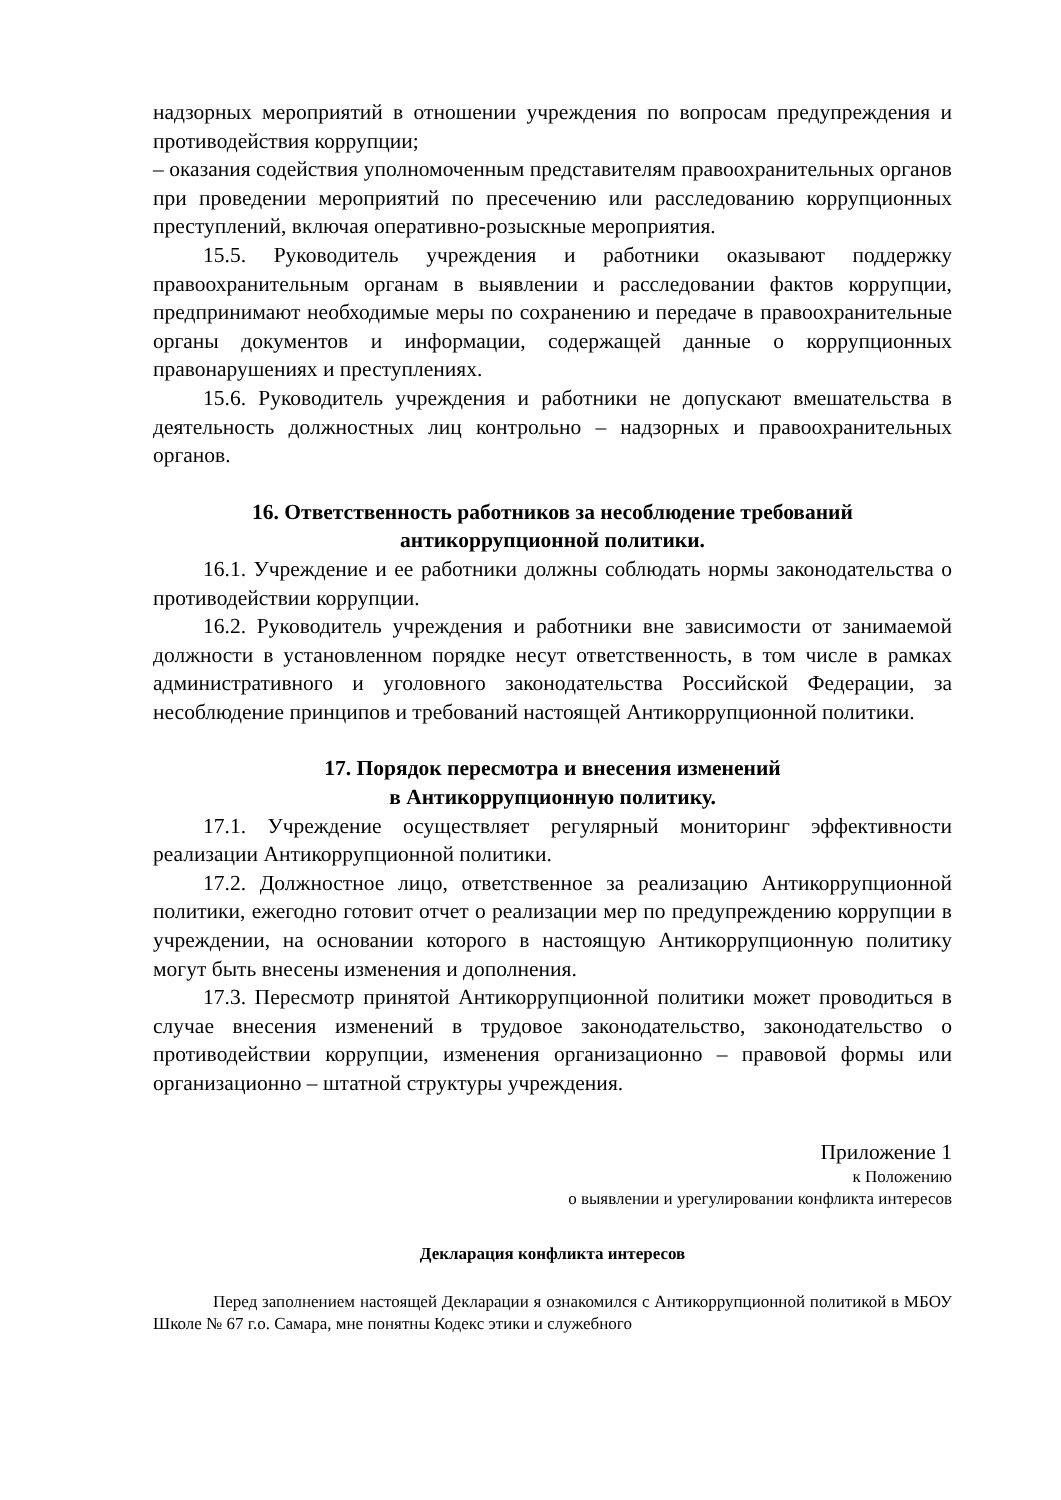надзорных мероприятий в отношении учреждения по вопросам предупреждения и противодействия коррупции;
– оказания содействия уполномоченным представителям правоохранительных органов при проведении мероприятий по пресечению или расследованию коррупционных преступлений, включая оперативно-розыскные мероприятия.
15.5. Руководитель учреждения и работники оказывают поддержку правоохранительным органам в выявлении и расследовании фактов коррупции, предпринимают необходимые меры по сохранению и передаче в правоохранительные органы документов и информации, содержащей данные о коррупционных правонарушениях и преступлениях.
15.6. Руководитель учреждения и работники не допускают вмешательства в деятельность должностных лиц контрольно – надзорных и правоохранительных органов.
16. Ответственность работников за несоблюдение требований
антикоррупционной политики.
16.1. Учреждение и ее работники должны соблюдать нормы законодательства о противодействии коррупции.
16.2. Руководитель учреждения и работники вне зависимости от занимаемой должности в установленном порядке несут ответственность, в том числе в рамках административного и уголовного законодательства Российской Федерации, за несоблюдение принципов и требований настоящей Антикоррупционной политики.
17. Порядок пересмотра и внесения изменений
в Антикоррупционную политику.
17.1. Учреждение осуществляет регулярный мониторинг эффективности реализации Антикоррупционной политики.
17.2. Должностное лицо, ответственное за реализацию Антикоррупционной политики, ежегодно готовит отчет о реализации мер по предупреждению коррупции в учреждении, на основании которого в настоящую Антикоррупционную политику могут быть внесены изменения и дополнения.
17.3. Пересмотр принятой Антикоррупционной политики может проводиться в случае внесения изменений в трудовое законодательство, законодательство о противодействии коррупции, изменения организационно – правовой формы или организационно – штатной структуры учреждения.
Приложение 1
к Положению
о выявлении и урегулировании конфликта интересов
Декларация конфликта интересов
Перед заполнением настоящей Декларации я ознакомился с Антикоррупционной политикой в МБОУ Школе № 67 г.о. Самара, мне понятны Кодекс этики и служебного